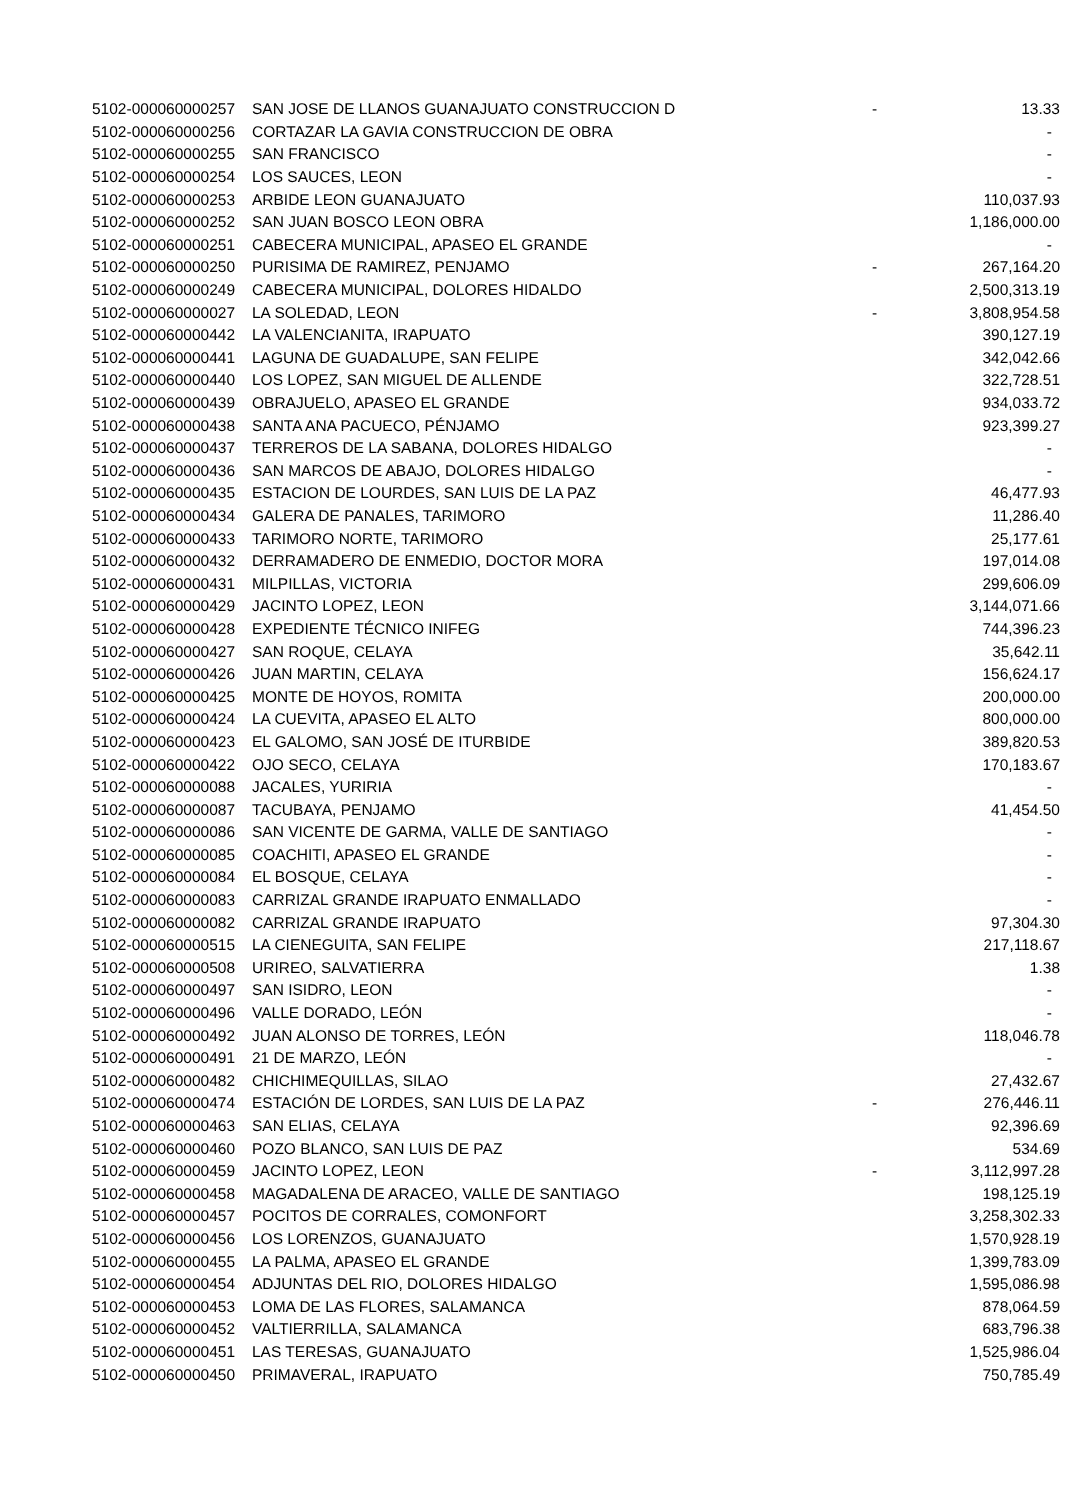| 5102-000060000257 | SAN JOSE DE LLANOS GUANAJUATO CONSTRUCCION D | - | 13.33 |
| 5102-000060000256 | CORTAZAR LA GAVIA CONSTRUCCION DE OBRA | | - |
| 5102-000060000255 | SAN FRANCISCO | | - |
| 5102-000060000254 | LOS SAUCES, LEON | | - |
| 5102-000060000253 | ARBIDE LEON GUANAJUATO | | 110,037.93 |
| 5102-000060000252 | SAN JUAN BOSCO LEON OBRA | | 1,186,000.00 |
| 5102-000060000251 | CABECERA MUNICIPAL, APASEO EL GRANDE | | - |
| 5102-000060000250 | PURISIMA DE RAMIREZ, PENJAMO | - | 267,164.20 |
| 5102-000060000249 | CABECERA MUNICIPAL, DOLORES HIDALDO | | 2,500,313.19 |
| 5102-000060000027 | LA SOLEDAD, LEON | - | 3,808,954.58 |
| 5102-000060000442 | LA VALENCIANITA, IRAPUATO | | 390,127.19 |
| 5102-000060000441 | LAGUNA DE GUADALUPE, SAN FELIPE | | 342,042.66 |
| 5102-000060000440 | LOS LOPEZ, SAN MIGUEL DE ALLENDE | | 322,728.51 |
| 5102-000060000439 | OBRAJUELO, APASEO EL GRANDE | | 934,033.72 |
| 5102-000060000438 | SANTA ANA PACUECO, PÉNJAMO | | 923,399.27 |
| 5102-000060000437 | TERREROS DE LA SABANA, DOLORES HIDALGO | | - |
| 5102-000060000436 | SAN MARCOS DE ABAJO, DOLORES HIDALGO | | - |
| 5102-000060000435 | ESTACION DE LOURDES, SAN LUIS DE LA PAZ | | 46,477.93 |
| 5102-000060000434 | GALERA DE PANALES, TARIMORO | | 11,286.40 |
| 5102-000060000433 | TARIMORO NORTE, TARIMORO | | 25,177.61 |
| 5102-000060000432 | DERRAMADERO DE ENMEDIO, DOCTOR MORA | | 197,014.08 |
| 5102-000060000431 | MILPILLAS, VICTORIA | | 299,606.09 |
| 5102-000060000429 | JACINTO LOPEZ, LEON | | 3,144,071.66 |
| 5102-000060000428 | EXPEDIENTE TÉCNICO INIFEG | | 744,396.23 |
| 5102-000060000427 | SAN ROQUE, CELAYA | | 35,642.11 |
| 5102-000060000426 | JUAN MARTIN, CELAYA | | 156,624.17 |
| 5102-000060000425 | MONTE DE HOYOS, ROMITA | | 200,000.00 |
| 5102-000060000424 | LA CUEVITA, APASEO EL ALTO | | 800,000.00 |
| 5102-000060000423 | EL GALOMO, SAN JOSÉ DE ITURBIDE | | 389,820.53 |
| 5102-000060000422 | OJO SECO, CELAYA | | 170,183.67 |
| 5102-000060000088 | JACALES, YURIRIA | | - |
| 5102-000060000087 | TACUBAYA, PENJAMO | | 41,454.50 |
| 5102-000060000086 | SAN VICENTE DE GARMA, VALLE DE SANTIAGO | | - |
| 5102-000060000085 | COACHITI, APASEO EL GRANDE | | - |
| 5102-000060000084 | EL BOSQUE, CELAYA | | - |
| 5102-000060000083 | CARRIZAL GRANDE IRAPUATO ENMALLADO | | - |
| 5102-000060000082 | CARRIZAL GRANDE IRAPUATO | | 97,304.30 |
| 5102-000060000515 | LA CIENEGUITA, SAN FELIPE | | 217,118.67 |
| 5102-000060000508 | URIREO, SALVATIERRA | | 1.38 |
| 5102-000060000497 | SAN ISIDRO, LEON | | - |
| 5102-000060000496 | VALLE DORADO, LEÓN | | - |
| 5102-000060000492 | JUAN ALONSO DE TORRES, LEÓN | | 118,046.78 |
| 5102-000060000491 | 21 DE MARZO, LEÓN | | - |
| 5102-000060000482 | CHICHIMEQUILLAS, SILAO | | 27,432.67 |
| 5102-000060000474 | ESTACIÓN DE LORDES, SAN LUIS DE LA PAZ | - | 276,446.11 |
| 5102-000060000463 | SAN ELIAS, CELAYA | | 92,396.69 |
| 5102-000060000460 | POZO BLANCO, SAN LUIS DE PAZ | | 534.69 |
| 5102-000060000459 | JACINTO LOPEZ, LEON | - | 3,112,997.28 |
| 5102-000060000458 | MAGADALENA DE ARACEO, VALLE DE SANTIAGO | | 198,125.19 |
| 5102-000060000457 | POCITOS DE CORRALES, COMONFORT | | 3,258,302.33 |
| 5102-000060000456 | LOS LORENZOS, GUANAJUATO | | 1,570,928.19 |
| 5102-000060000455 | LA PALMA, APASEO EL GRANDE | | 1,399,783.09 |
| 5102-000060000454 | ADJUNTAS DEL RIO, DOLORES HIDALGO | | 1,595,086.98 |
| 5102-000060000453 | LOMA DE LAS FLORES, SALAMANCA | | 878,064.59 |
| 5102-000060000452 | VALTIERRILLA, SALAMANCA | | 683,796.38 |
| 5102-000060000451 | LAS TERESAS, GUANAJUATO | | 1,525,986.04 |
| 5102-000060000450 | PRIMAVERAL, IRAPUATO | | 750,785.49 |